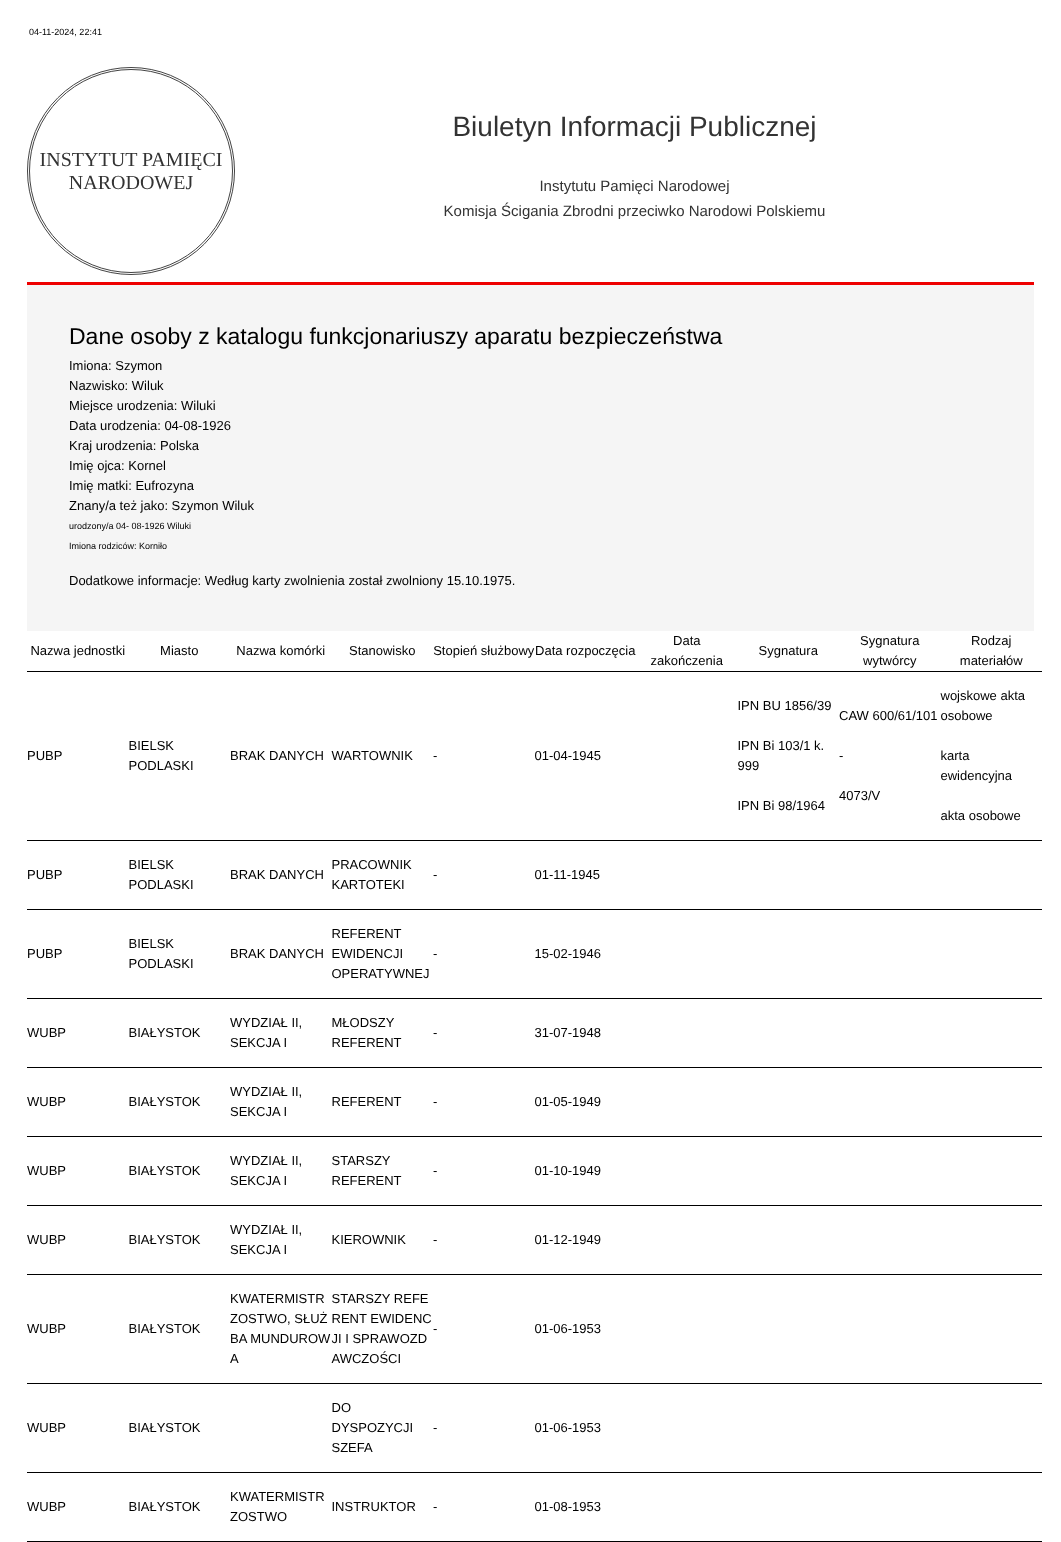04-11-2024, 22:41
INSTYTUT PAMIĘCI
NARODOWEJ
Biuletyn Informacji Publicznej
Instytutu Pamięci Narodowej
Komisja Ścigania Zbrodni przeciwko Narodowi Polskiemu
Dane osoby z katalogu funkcjonariuszy aparatu bezpieczeństwa
Imiona: Szymon
Nazwisko: Wiluk
Miejsce urodzenia: Wiluki
Data urodzenia: 04-08-1926
Kraj urodzenia: Polska
Imię ojca: Kornel
Imię matki: Eufrozyna
Znany/a też jako: Szymon Wiluk
urodzony/a 04- 08-1926 Wiluki
Imiona rodziców: Korniło
Dodatkowe informacje: Według karty zwolnienia został zwolniony 15.10.1975.
| Nazwa jednostki | Miasto | Nazwa komórki | Stanowisko | Stopień służbowy | Data rozpoczęcia | Data zakończenia | Sygnatura | Sygnatura wytwórcy | Rodzaj materiałów |
| --- | --- | --- | --- | --- | --- | --- | --- | --- | --- |
| PUBP | BIELSK PODLASKI | BRAK DANYCH | WARTOWNIK | - | 01-04-1945 | | IPN BU 1856/39 IPN Bi 103/1 k. 999 IPN Bi 98/1964 | CAW 600/61/101 - 4073/V | wojskowe akta osobowe karta ewidencyjna akta osobowe |
| PUBP | BIELSK PODLASKI | BRAK DANYCH | PRACOWNIK KARTOTEKI | - | 01-11-1945 | | | | |
| PUBP | BIELSK PODLASKI | BRAK DANYCH | REFERENT EWIDENCJI OPERATYWNEJ | - | 15-02-1946 | | | | |
| WUBP | BIAŁYSTOK | WYDZIAŁ II, SEKCJA I | MŁODSZY REFERENT | - | 31-07-1948 | | | | |
| WUBP | BIAŁYSTOK | WYDZIAŁ II, SEKCJA I | REFERENT | - | 01-05-1949 | | | | |
| WUBP | BIAŁYSTOK | WYDZIAŁ II, SEKCJA I | STARSZY REFERENT | - | 01-10-1949 | | | | |
| WUBP | BIAŁYSTOK | WYDZIAŁ II, SEKCJA I | KIEROWNIK | - | 01-12-1949 | | | | |
| WUBP | BIAŁYSTOK | KWATERMISTRZOSTWO, SŁUŻBA MUNDUROWA | STARSZY REFERENT EWIDENCJI I SPRAWOZDAWCZOŚCI | - | 01-06-1953 | | | | |
| WUBP | BIAŁYSTOK | | DO DYSPOZYCJI SZEFA | - | 01-06-1953 | | | | |
| WUBP | BIAŁYSTOK | KWATERMISTRZOSTWO | INSTRUKTOR | - | 01-08-1953 | | | | |